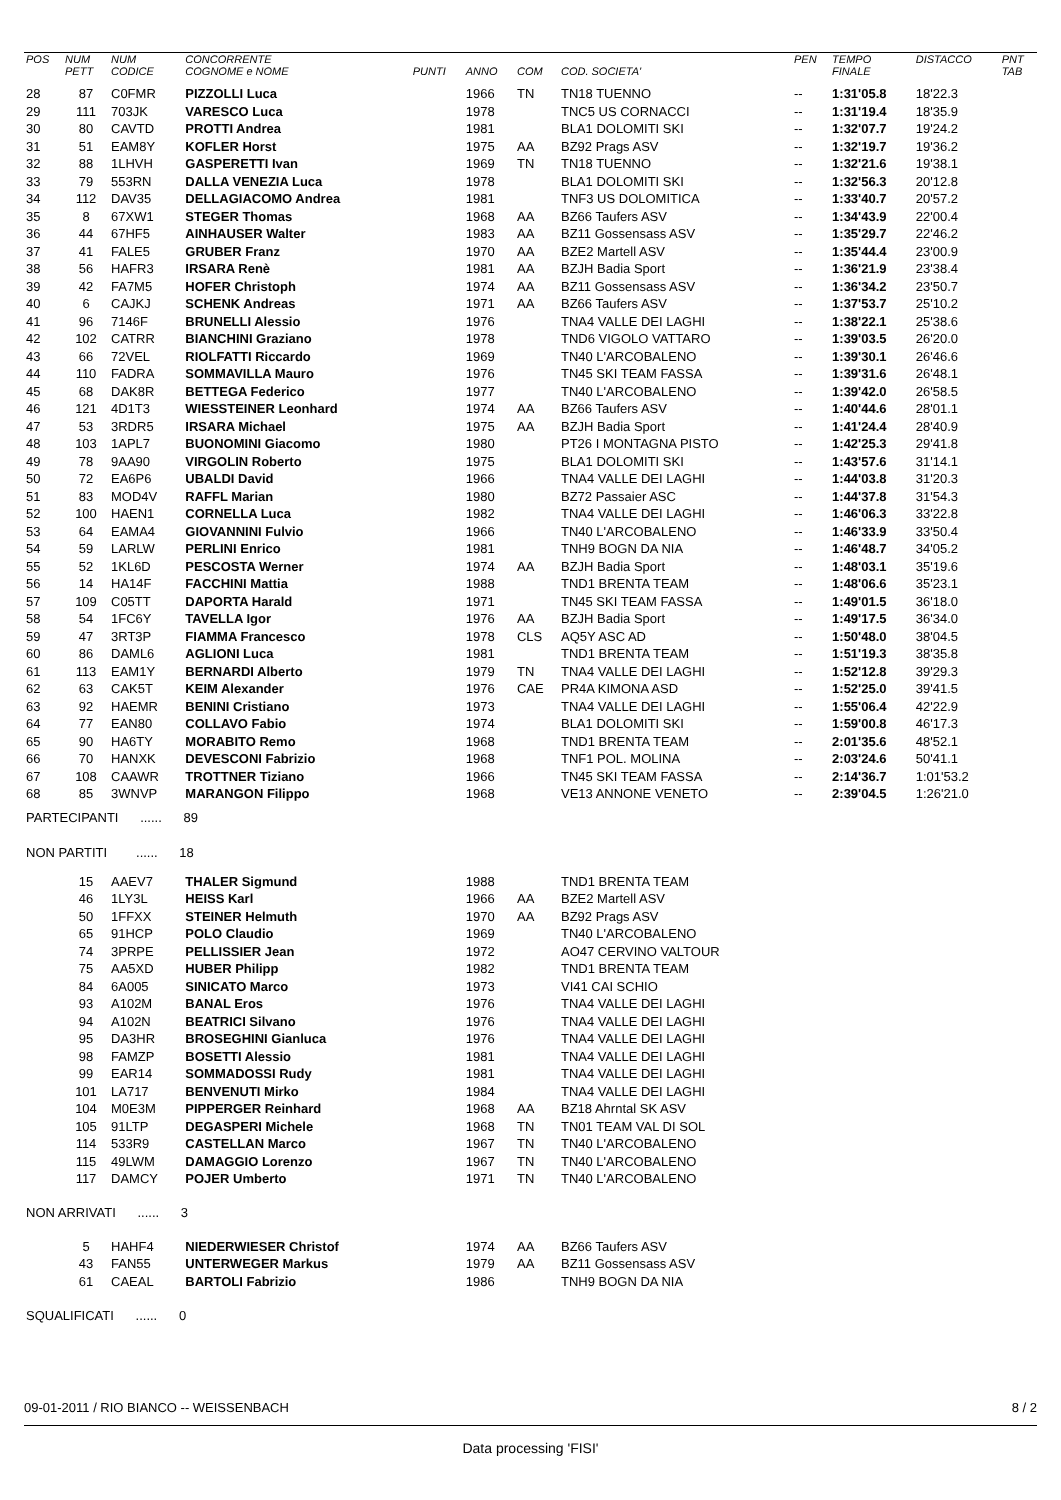| POS | NUM PETT | NUM CODICE | CONCORRENTE COGNOME e NOME | PUNTI | ANNO | COM | COD. SOCIETA' | PEN | TEMPO FINALE | DISTACCO | PNT TAB |
| --- | --- | --- | --- | --- | --- | --- | --- | --- | --- | --- | --- |
| 28 | 87 | C0FMR | PIZZOLLI Luca | | 1966 | TN | TN18 TUENNO | -- | 1:31'05.8 | 18'22.3 | |
| 29 | 111 | 703JK | VARESCO Luca | | 1978 | | TNC5 US CORNACCI | -- | 1:31'19.4 | 18'35.9 | |
| 30 | 80 | CAVTD | PROTTI Andrea | | 1981 | | BLA1 DOLOMITI SKI | -- | 1:32'07.7 | 19'24.2 | |
| 31 | 51 | EAM8Y | KOFLER Horst | | 1975 | AA | BZ92 Prags ASV | -- | 1:32'19.7 | 19'36.2 | |
| 32 | 88 | 1LHVH | GASPERETTI Ivan | | 1969 | TN | TN18 TUENNO | -- | 1:32'21.6 | 19'38.1 | |
| 33 | 79 | 553RN | DALLA VENEZIA Luca | | 1978 | | BLA1 DOLOMITI SKI | -- | 1:32'56.3 | 20'12.8 | |
| 34 | 112 | DAV35 | DELLAGIACOMO Andrea | | 1981 | | TNF3 US DOLOMITICA | -- | 1:33'40.7 | 20'57.2 | |
| 35 | 8 | 67XW1 | STEGER Thomas | | 1968 | AA | BZ66 Taufers ASV | -- | 1:34'43.9 | 22'00.4 | |
| 36 | 44 | 67HF5 | AINHAUSER Walter | | 1983 | AA | BZ11 Gossensass ASV | -- | 1:35'29.7 | 22'46.2 | |
| 37 | 41 | FALE5 | GRUBER Franz | | 1970 | AA | BZE2 Martell ASV | -- | 1:35'44.4 | 23'00.9 | |
| 38 | 56 | HAFR3 | IRSARA Renè | | 1981 | AA | BZJH Badia Sport | -- | 1:36'21.9 | 23'38.4 | |
| 39 | 42 | FA7M5 | HOFER Christoph | | 1974 | AA | BZ11 Gossensass ASV | -- | 1:36'34.2 | 23'50.7 | |
| 40 | 6 | CAJKJ | SCHENK Andreas | | 1971 | AA | BZ66 Taufers ASV | -- | 1:37'53.7 | 25'10.2 | |
| 41 | 96 | 7146F | BRUNELLI Alessio | | 1976 | | TNA4 VALLE DEI LAGHI | -- | 1:38'22.1 | 25'38.6 | |
| 42 | 102 | CATRR | BIANCHINI Graziano | | 1978 | | TND6 VIGOLO VATTARO | -- | 1:39'03.5 | 26'20.0 | |
| 43 | 66 | 72VEL | RIOLFATTI Riccardo | | 1969 | | TN40 L'ARCOBALENO | -- | 1:39'30.1 | 26'46.6 | |
| 44 | 110 | FADRA | SOMMAVILLA Mauro | | 1976 | | TN45 SKI TEAM FASSA | -- | 1:39'31.6 | 26'48.1 | |
| 45 | 68 | DAK8R | BETTEGA Federico | | 1977 | | TN40 L'ARCOBALENO | -- | 1:39'42.0 | 26'58.5 | |
| 46 | 121 | 4D1T3 | WIESSTEINER Leonhard | | 1974 | AA | BZ66 Taufers ASV | -- | 1:40'44.6 | 28'01.1 | |
| 47 | 53 | 3RDR5 | IRSARA Michael | | 1975 | AA | BZJH Badia Sport | -- | 1:41'24.4 | 28'40.9 | |
| 48 | 103 | 1APL7 | BUONOMINI Giacomo | | 1980 | | PT26 I MONTAGNA PISTO | -- | 1:42'25.3 | 29'41.8 | |
| 49 | 78 | 9AA90 | VIRGOLIN Roberto | | 1975 | | BLA1 DOLOMITI SKI | -- | 1:43'57.6 | 31'14.1 | |
| 50 | 72 | EA6P6 | UBALDI David | | 1966 | | TNA4 VALLE DEI LAGHI | -- | 1:44'03.8 | 31'20.3 | |
| 51 | 83 | MOD4V | RAFFL Marian | | 1980 | | BZ72 Passaier ASC | -- | 1:44'37.8 | 31'54.3 | |
| 52 | 100 | HAEN1 | CORNELLA Luca | | 1982 | | TNA4 VALLE DEI LAGHI | -- | 1:46'06.3 | 33'22.8 | |
| 53 | 64 | EAMA4 | GIOVANNINI Fulvio | | 1966 | | TN40 L'ARCOBALENO | -- | 1:46'33.9 | 33'50.4 | |
| 54 | 59 | LARLW | PERLINI Enrico | | 1981 | | TNH9 BOGN DA NIA | -- | 1:46'48.7 | 34'05.2 | |
| 55 | 52 | 1KL6D | PESCOSTA Werner | | 1974 | AA | BZJH Badia Sport | -- | 1:48'03.1 | 35'19.6 | |
| 56 | 14 | HA14F | FACCHINI Mattia | | 1988 | | TND1 BRENTA TEAM | -- | 1:48'06.6 | 35'23.1 | |
| 57 | 109 | C05TT | DAPORTA Harald | | 1971 | | TN45 SKI TEAM FASSA | -- | 1:49'01.5 | 36'18.0 | |
| 58 | 54 | 1FC6Y | TAVELLA Igor | | 1976 | AA | BZJH Badia Sport | -- | 1:49'17.5 | 36'34.0 | |
| 59 | 47 | 3RT3P | FIAMMA Francesco | | 1978 | CLS | AQ5Y ASC AD | -- | 1:50'48.0 | 38'04.5 | |
| 60 | 86 | DAML6 | AGLIONI Luca | | 1981 | | TND1 BRENTA TEAM | -- | 1:51'19.3 | 38'35.8 | |
| 61 | 113 | EAM1Y | BERNARDI Alberto | | 1979 | TN | TNA4 VALLE DEI LAGHI | -- | 1:52'12.8 | 39'29.3 | |
| 62 | 63 | CAK5T | KEIM Alexander | | 1976 | CAE | PR4A KIMONA ASD | -- | 1:52'25.0 | 39'41.5 | |
| 63 | 92 | HAEMR | BENINI Cristiano | | 1973 | | TNA4 VALLE DEI LAGHI | -- | 1:55'06.4 | 42'22.9 | |
| 64 | 77 | EAN80 | COLLAVO Fabio | | 1974 | | BLA1 DOLOMITI SKI | -- | 1:59'00.8 | 46'17.3 | |
| 65 | 90 | HA6TY | MORABITO Remo | | 1968 | | TND1 BRENTA TEAM | -- | 2:01'35.6 | 48'52.1 | |
| 66 | 70 | HANXK | DEVESCONI Fabrizio | | 1968 | | TNF1 POL. MOLINA | -- | 2:03'24.6 | 50'41.1 | |
| 67 | 108 | CAAWR | TROTTNER Tiziano | | 1966 | | TN45 SKI TEAM FASSA | -- | 2:14'36.7 | 1:01'53.2 | |
| 68 | 85 | 3WNVP | MARANGON Filippo | | 1968 | | VE13 ANNONE VENETO | -- | 2:39'04.5 | 1:26'21.0 | |
| PARTECIPANTI ...... 89 | | | | | | | | | | | |
| NON PARTITI ...... 18 | | | | | | | | | | | |
| | 15 | AAEV7 | THALER Sigmund | | 1988 | | TND1 BRENTA TEAM | | | | |
| | 46 | 1LY3L | HEISS Karl | | 1966 | AA | BZE2 Martell ASV | | | | |
| | 50 | 1FFXX | STEINER Helmuth | | 1970 | AA | BZ92 Prags ASV | | | | |
| | 65 | 91HCP | POLO Claudio | | 1969 | | TN40 L'ARCOBALENO | | | | |
| | 74 | 3PRPE | PELLISSIER Jean | | 1972 | | AO47 CERVINO VALTOUR | | | | |
| | 75 | AA5XD | HUBER Philipp | | 1982 | | TND1 BRENTA TEAM | | | | |
| | 84 | 6A005 | SINICATO Marco | | 1973 | | VI41 CAI SCHIO | | | | |
| | 93 | A102M | BANAL Eros | | 1976 | | TNA4 VALLE DEI LAGHI | | | | |
| | 94 | A102N | BEATRICI Silvano | | 1976 | | TNA4 VALLE DEI LAGHI | | | | |
| | 95 | DA3HR | BROSEGHINI Gianluca | | 1976 | | TNA4 VALLE DEI LAGHI | | | | |
| | 98 | FAMZP | BOSETTI Alessio | | 1981 | | TNA4 VALLE DEI LAGHI | | | | |
| | 99 | EAR14 | SOMMADOSSI Rudy | | 1981 | | TNA4 VALLE DEI LAGHI | | | | |
| | 101 | LA717 | BENVENUTI Mirko | | 1984 | | TNA4 VALLE DEI LAGHI | | | | |
| | 104 | M0E3M | PIPPERGER Reinhard | | 1968 | AA | BZ18 Ahrntal SK ASV | | | | |
| | 105 | 91LTP | DEGASPERI Michele | | 1968 | TN | TN01 TEAM VAL DI SOL | | | | |
| | 114 | 533R9 | CASTELLAN Marco | | 1967 | TN | TN40 L'ARCOBALENO | | | | |
| | 115 | 49LWM | DAMAGGIO Lorenzo | | 1967 | TN | TN40 L'ARCOBALENO | | | | |
| | 117 | DAMCY | POJER Umberto | | 1971 | TN | TN40 L'ARCOBALENO | | | | |
| NON ARRIVATI ...... 3 | | | | | | | | | | | |
| | 5 | HAHF4 | NIEDERWIESER Christof | | 1974 | AA | BZ66 Taufers ASV | | | | |
| | 43 | FAN55 | UNTERWEGER Markus | | 1979 | AA | BZ11 Gossensass ASV | | | | |
| | 61 | CAEAL | BARTOLI Fabrizio | | 1986 | | TNH9 BOGN DA NIA | | | | |
| SQUALIFICATI ...... 0 | | | | | | | | | | | |
09-01-2011 / RIO BIANCO -- WEISSENBACH 8 / 2
Data processing 'FISI'